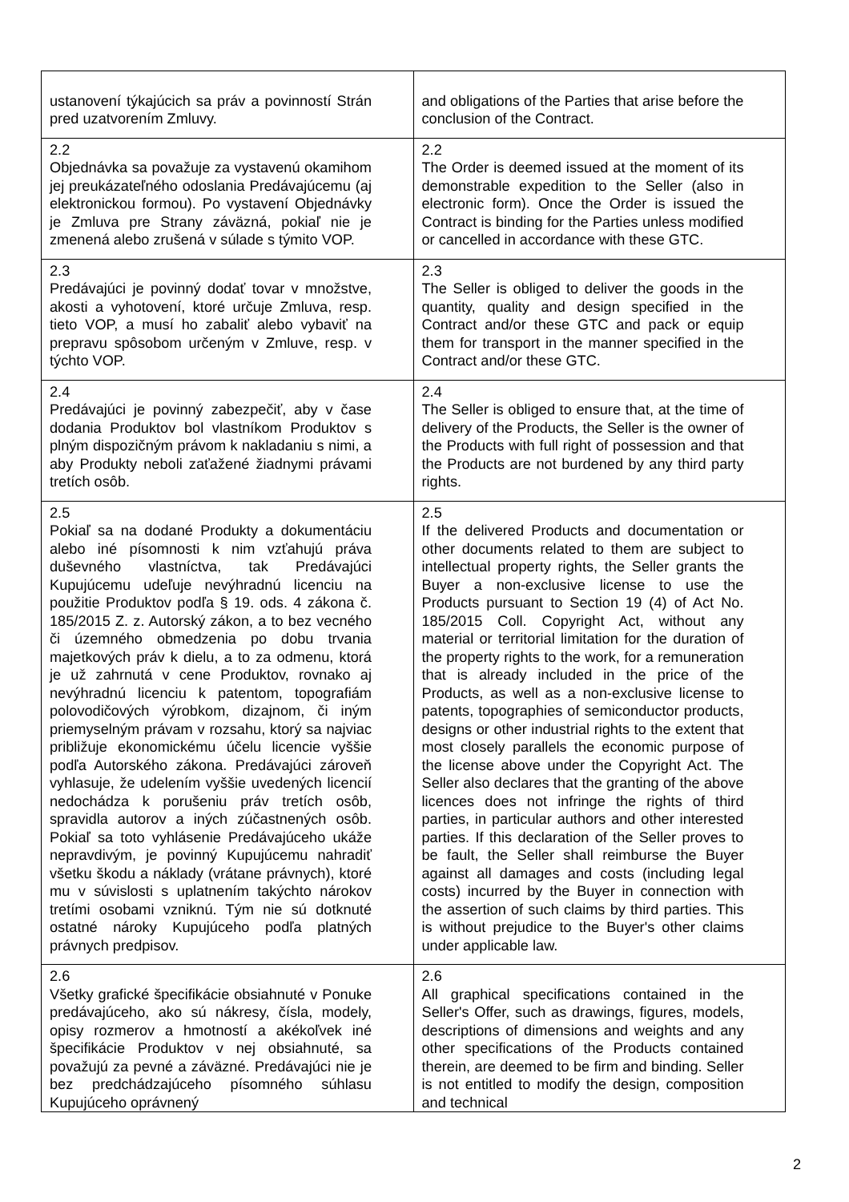| ustanovení týkajúcich sa práv a povinností Strán pred uzatvorením Zmluvy. | and obligations of the Parties that arise before the conclusion of the Contract. |
| 2.2 Objednávka sa považuje za vystavenú okamihom jej preukázateľného odoslania Predávajúcemu (aj elektronickou formou). Po vystavení Objednávky je Zmluva pre Strany záväzná, pokiaľ nie je zmenená alebo zrušená v súlade s týmito VOP. | 2.2 The Order is deemed issued at the moment of its demonstrable expedition to the Seller (also in electronic form). Once the Order is issued the Contract is binding for the Parties unless modified or cancelled in accordance with these GTC. |
| 2.3 Predávajúci je povinný dodať tovar v množstve, akosti a vyhotovení, ktoré určuje Zmluva, resp. tieto VOP, a musí ho zabaliť alebo vybaviť na prepravu spôsobom určeným v Zmluve, resp. v týchto VOP. | 2.3 The Seller is obliged to deliver the goods in the quantity, quality and design specified in the Contract and/or these GTC and pack or equip them for transport in the manner specified in the Contract and/or these GTC. |
| 2.4 Predávajúci je povinný zabezpečiť, aby v čase dodania Produktov bol vlastníkom Produktov s plným dispozičným právom k nakladaniu s nimi, a aby Produkty neboli zaťažené žiadnymi právami tretích osôb. | 2.4 The Seller is obliged to ensure that, at the time of delivery of the Products, the Seller is the owner of the Products with full right of possession and that the Products are not burdened by any third party rights. |
| 2.5 Pokiaľ sa na dodané Produkty a dokumentáciu alebo iné písomnosti k nim vzťahujú práva duševného vlastníctva, tak Predávajúci Kupujúcemu udeľuje nevýhradnú licenciu na použitie Produktov podľa § 19. ods. 4 zákona č. 185/2015 Z. z. Autorský zákon, a to bez vecného či územného obmedzenia po dobu trvania majetkových práv k dielu, a to za odmenu, ktorá je už zahrnutá v cene Produktov, rovnako aj nevýhradnú licenciu k patentom, topografiám polovodičových výrobkom, dizajnom, či iným priemyselným právam v rozsahu, ktorý sa najviac približuje ekonomickému účelu licencie vyššie podľa Autorského zákona. Predávajúci zároveň vyhlasuje, že udelením vyššie uvedených licencií nedochádza k porušeniu práv tretích osôb, spravidla autorov a iných zúčastnených osôb. Pokiaľ sa toto vyhlásenie Predávajúceho ukáže nepravdivým, je povinný Kupujúcemu nahradiť všetku škodu a náklady (vrátane právnych), ktoré mu v súvislosti s uplatnením takýchto nárokov tretími osobami vzniknú. Tým nie sú dotknuté ostatné nároky Kupujúceho podľa platných právnych predpisov. | 2.5 If the delivered Products and documentation or other documents related to them are subject to intellectual property rights, the Seller grants the Buyer a non-exclusive license to use the Products pursuant to Section 19 (4) of Act No. 185/2015 Coll. Copyright Act, without any material or territorial limitation for the duration of the property rights to the work, for a remuneration that is already included in the price of the Products, as well as a non-exclusive license to patents, topographies of semiconductor products, designs or other industrial rights to the extent that most closely parallels the economic purpose of the license above under the Copyright Act. The Seller also declares that the granting of the above licences does not infringe the rights of third parties, in particular authors and other interested parties. If this declaration of the Seller proves to be fault, the Seller shall reimburse the Buyer against all damages and costs (including legal costs) incurred by the Buyer in connection with the assertion of such claims by third parties. This is without prejudice to the Buyer's other claims under applicable law. |
| 2.6 Všetky grafické špecifikácie obsiahnuté v Ponuke predávajúceho, ako sú nákresy, čísla, modely, opisy rozmerov a hmotností a akékoľvek iné špecifikácie Produktov v nej obsiahnuté, sa považujú za pevné a záväzné. Predávajúci nie je bez predchádzajúceho písomného súhlasu Kupujúceho oprávnený | 2.6 All graphical specifications contained in the Seller's Offer, such as drawings, figures, models, descriptions of dimensions and weights and any other specifications of the Products contained therein, are deemed to be firm and binding. Seller is not entitled to modify the design, composition and technical |
2